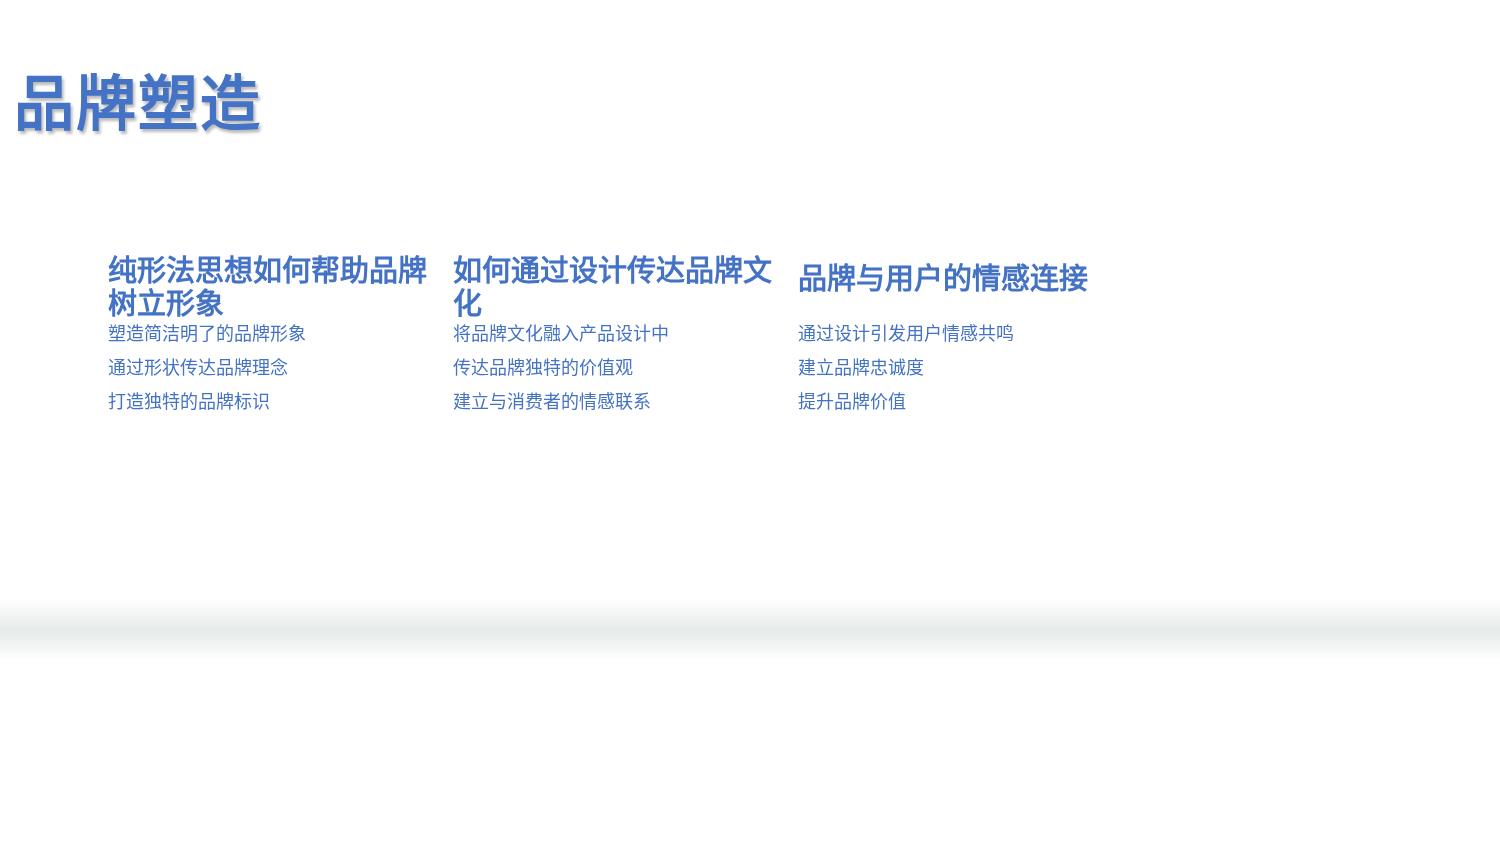品牌塑造
纯形法思想如何帮助品牌树立形象
塑造简洁明了的品牌形象
通过形状传达品牌理念
打造独特的品牌标识
如何通过设计传达品牌文化
将品牌文化融入产品设计中
传达品牌独特的价值观
建立与消费者的情感联系
品牌与用户的情感连接
通过设计引发用户情感共鸣
建立品牌忠诚度
提升品牌价值